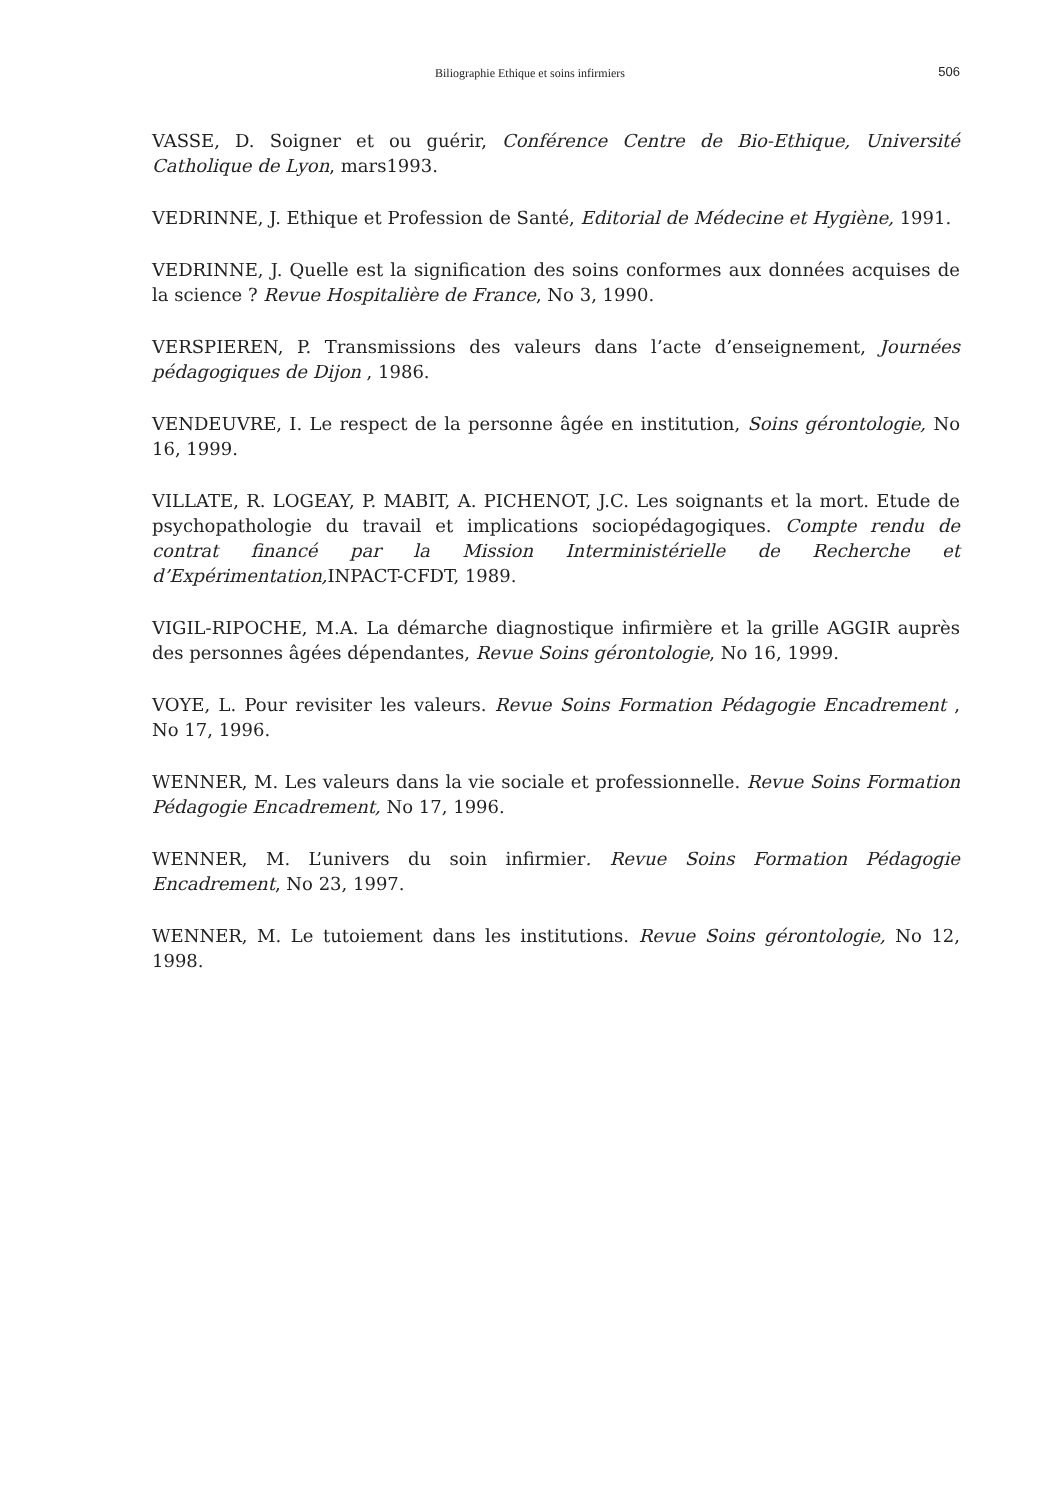Biliographie Ethique et soins infirmiers
506
VASSE, D. Soigner et ou guérir, Conférence Centre de Bio-Ethique, Université Catholique de Lyon, mars1993.
VEDRINNE, J. Ethique et Profession de Santé, Editorial de Médecine et Hygiène, 1991.
VEDRINNE, J. Quelle est la signification des soins conformes aux données acquises de la science ? Revue Hospitalière de France, No 3, 1990.
VERSPIEREN, P. Transmissions des valeurs dans l’acte d’enseignement, Journées pédagogiques de Dijon , 1986.
VENDEUVRE, I. Le respect de la personne âgée en institution, Soins gérontologie, No 16, 1999.
VILLATE, R. LOGEAY, P. MABIT, A. PICHENOT, J.C. Les soignants et la mort. Etude de psychopathologie du travail et implications sociopédagogiques. Compte rendu de contrat financé par la Mission Interministérielle de Recherche et d’Expérimentation, INPACT-CFDT, 1989.
VIGIL-RIPOCHE, M.A. La démarche diagnostique infirmière et la grille AGGIR auprès des personnes âgées dépendantes, Revue Soins gérontologie, No 16, 1999.
VOYE, L. Pour revisiter les valeurs. Revue Soins Formation Pédagogie Encadrement , No 17, 1996.
WENNER, M. Les valeurs dans la vie sociale et professionnelle. Revue Soins Formation Pédagogie Encadrement, No 17, 1996.
WENNER, M. L’univers du soin infirmier. Revue Soins Formation Pédagogie Encadrement, No 23, 1997.
WENNER, M. Le tutoiement dans les institutions. Revue Soins gérontologie, No 12, 1998.